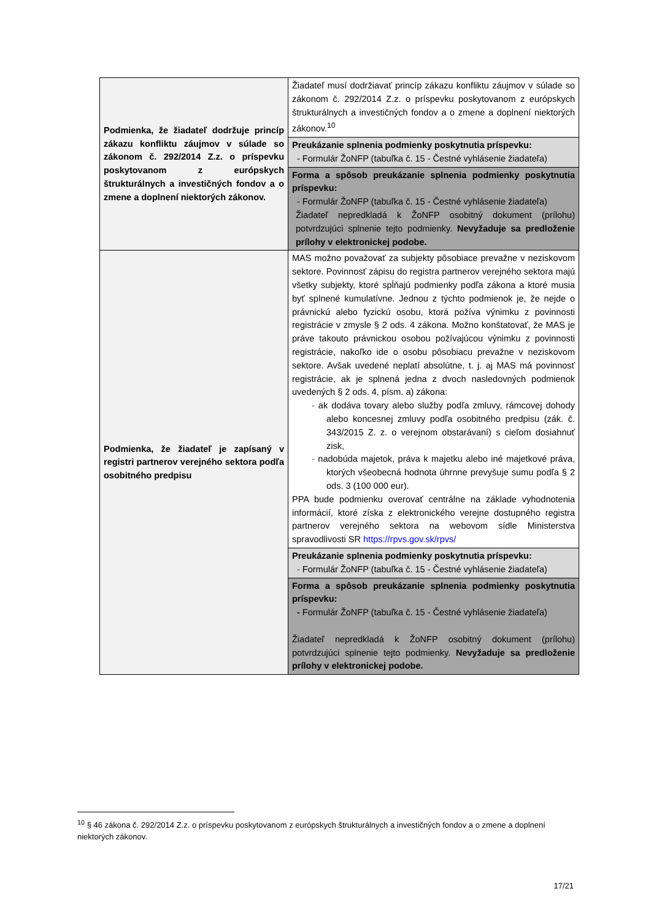| Podmienka, že žiadateľ dodržuje princíp zákazu konfliktu záujmov v súlade so zákonom č. 292/2014 Z.z. o príspevku poskytovanom z európskych štrukturálnych a investičných fondov a o zmene a doplnení niektorých zákonov. | Žiadateľ musí dodržiavať princíp zákazu konfliktu záujmov v súlade so zákonom č. 292/2014 Z.z. o príspevku poskytovanom z európskych štrukturálnych a investičných fondov a o zmene a doplnení niektorých zákonov.<sup>10</sup> |
| | Preukázanie splnenia podmienky poskytnutia príspevku: - Formulár ŽoNFP (tabuľka č. 15 - Čestné vyhlásenie žiadateľa) |
| | Forma a spôsob preukázanie splnenia podmienky poskytnutia príspevku: - Formulár ŽoNFP (tabuľka č. 15 - Čestné vyhlásenie žiadateľa) Žiadateľ nepredkladá k ŽoNFP osobitný dokument (prílohu) potvrdzujúci splnenie tejto podmienky. Nevyžaduje sa predloženie prílohy v elektronickej podobe. |
| Podmienka, že žiadateľ je zapísaný v registri partnerov verejného sektora podľa osobitného predpisu | MAS možno považovať za subjekty pôsobiace prevažne v neziskovom sektore. Povinnosť zápisu do registra partnerov verejného sektora majú všetky subjekty, ktoré spĺňajú podmienky podľa zákona a ktoré musia byť splnené kumulatívne. Jednou z týchto podmienok je, že nejde o právnickú alebo fyzickú osobu, ktorá požíva výnimku z povinnosti registrácie v zmysle § 2 ods. 4 zákona. Možno konštatovať, že MAS je práve takouto právnickou osobou požívajúcou výnimku z povinnosti registrácie, nakoľko ide o osobu pôsobiacu prevažne v neziskovom sektore. Avšak uvedené neplatí absolútne, t. j. aj MAS má povinnosť registrácie, ak je splnená jedna z dvoch nasledovných podmienok uvedených § 2 ods. 4, písm. a) zákona: - ak dodáva tovary alebo služby podľa zmluvy, rámcovej dohody alebo koncesnej zmluvy podľa osobitného predpisu (zák. č. 343/2015 Z. z. o verejnom obstarávaní) s cieľom dosiahnuť zisk, - nadobúda majetok, práva k majetku alebo iné majetkové práva, ktorých všeobecná hodnota úhrnne prevyšuje sumu podľa § 2 ods. 3 (100 000 eur). PPA bude podmienku overovať centrálne na základe vyhodnotenia informácií, ktoré získa z elektronického verejne dostupného registra partnerov verejného sektora na webovom sídle Ministerstva spravodlivosti SR https://rpvs.gov.sk/rpvs/ |
| | Preukázanie splnenia podmienky poskytnutia príspevku: - Formulár ŽoNFP (tabuľka č. 15 - Čestné vyhlásenie žiadateľa) |
| | Forma a spôsob preukázanie splnenia podmienky poskytnutia príspevku: - Formulár ŽoNFP (tabuľka č. 15 - Čestné vyhlásenie žiadateľa) Žiadateľ nepredkladá k ŽoNFP osobitný dokument (prílohu) potvrdzujúci splnenie tejto podmienky. Nevyžaduje sa predloženie prílohy v elektronickej podobe. |
<sup>10</sup> § 46 zákona č. 292/2014 Z.z. o príspevku poskytovanom z európskych štrukturálnych a investičných fondov a o zmene a doplnení niektorých zákonov.
17/21